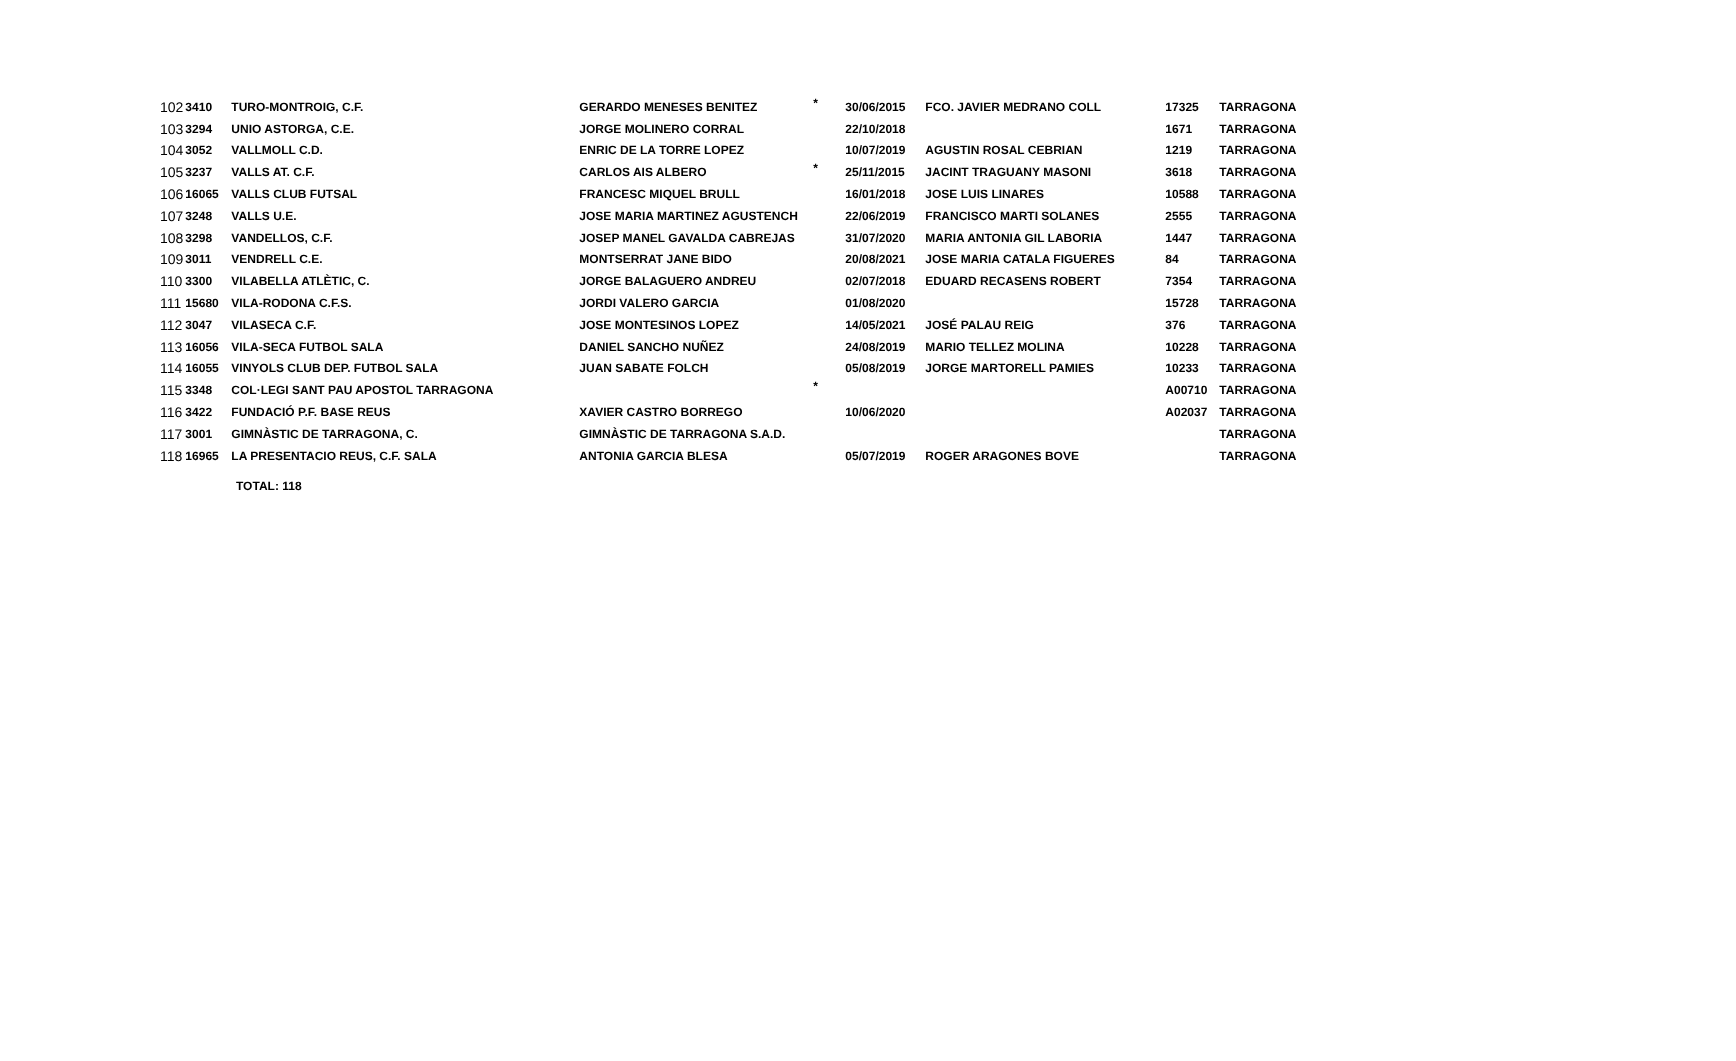| 102 | 3410 | TURO-MONTROIG, C.F. | GERARDO MENESES BENITEZ | * | 30/06/2015 | FCO. JAVIER MEDRANO COLL | 17325 | TARRAGONA |
| 103 | 3294 | UNIO ASTORGA, C.E. | JORGE MOLINERO CORRAL | | 22/10/2018 | | 1671 | TARRAGONA |
| 104 | 3052 | VALLMOLL C.D. | ENRIC DE LA TORRE LOPEZ | | 10/07/2019 | AGUSTIN ROSAL CEBRIAN | 1219 | TARRAGONA |
| 105 | 3237 | VALLS AT. C.F. | CARLOS AIS ALBERO | * | 25/11/2015 | JACINT TRAGUANY MASONI | 3618 | TARRAGONA |
| 106 | 16065 | VALLS CLUB FUTSAL | FRANCESC MIQUEL BRULL | | 16/01/2018 | JOSE LUIS LINARES | 10588 | TARRAGONA |
| 107 | 3248 | VALLS U.E. | JOSE MARIA MARTINEZ AGUSTENCH | | 22/06/2019 | FRANCISCO MARTI SOLANES | 2555 | TARRAGONA |
| 108 | 3298 | VANDELLOS, C.F. | JOSEP MANEL GAVALDA CABREJAS | | 31/07/2020 | MARIA ANTONIA GIL LABORIA | 1447 | TARRAGONA |
| 109 | 3011 | VENDRELL C.E. | MONTSERRAT JANE BIDO | | 20/08/2021 | JOSE MARIA CATALA FIGUERES | 84 | TARRAGONA |
| 110 | 3300 | VILABELLA ATLÈTIC, C. | JORGE BALAGUERO ANDREU | | 02/07/2018 | EDUARD RECASENS ROBERT | 7354 | TARRAGONA |
| 111 | 15680 | VILA-RODONA C.F.S. | JORDI VALERO GARCIA | | 01/08/2020 | | 15728 | TARRAGONA |
| 112 | 3047 | VILASECA C.F. | JOSE MONTESINOS LOPEZ | | 14/05/2021 | JOSÉ PALAU REIG | 376 | TARRAGONA |
| 113 | 16056 | VILA-SECA FUTBOL SALA | DANIEL SANCHO NUÑEZ | | 24/08/2019 | MARIO TELLEZ MOLINA | 10228 | TARRAGONA |
| 114 | 16055 | VINYOLS CLUB DEP. FUTBOL SALA | JUAN SABATE FOLCH | | 05/08/2019 | JORGE MARTORELL PAMIES | 10233 | TARRAGONA |
| 115 | 3348 | COL·LEGI SANT PAU APOSTOL TARRAGONA | | * | | | A00710 | TARRAGONA |
| 116 | 3422 | FUNDACIÓ P.F. BASE REUS | XAVIER CASTRO BORREGO | | 10/06/2020 | | A02037 | TARRAGONA |
| 117 | 3001 | GIMNÀSTIC DE TARRAGONA, C. | GIMNÀSTIC DE TARRAGONA S.A.D. | | | | | TARRAGONA |
| 118 | 16965 | LA PRESENTACIO REUS, C.F. SALA | ANTONIA GARCIA BLESA | | 05/07/2019 | ROGER ARAGONES BOVE | | TARRAGONA |
TOTAL: 118